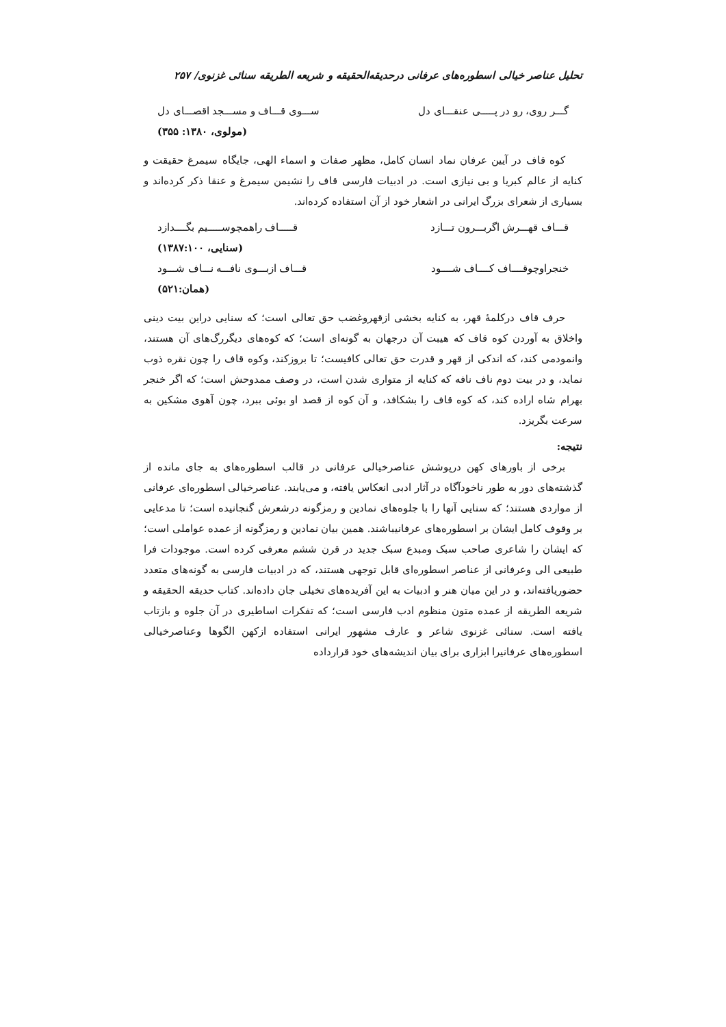تحلیل عناصر خیالی اسطوره‌های عرفانی درحدیقه‌الحقیقه و شریعه الطریقه سنائی غزنوی/ ۲۵۷
گـــر روی، رو در پـــــی عنقـــای دل ســـوی قـــاف و مســـجد اقصـــای دل
(مولوی، ۱۳۸۰: ۳۵۵)
کوه قاف در آیین عرفان نماد انسان کامل، مظهر صفات و اسماء الهی، جایگاه سیمرغ حقیقت و کنایه از عالم کبریا و بی نیازی است. در ادبیات فارسی قاف را نشیمن سیمرغ و عنقا ذکر کرده‌اند و بسیاری از شعرای بزرگ ایرانی در اشعار خود از آن استفاده کرده‌اند.
قـــاف قهـــرش اگربـــرون تـــازد قـــــاف راهمچوســـــیم بگــــدازد
(سنایی، ۱۳۸۷:۱۰۰)
خنجراوچوقــــاف کــــاف شــــود قـــاف ازبـــوی نافـــه نـــاف شـــود
(همان:۵۲۱)
حرف قاف درکلمهٔ قهر، به کنایه بخشی ازقهروغضب حق تعالی است؛ که سنایی دراین بیت دینی واخلاق به آوردن کوه قاف که هیبت آن درجهان به گونه‌ای است؛ که کوه‌های دیگررگ‌های آن هستند، وانمودمی کند، که اندکی از قهر و قدرت حق تعالی کافیست؛ تا بروزکند، وکوه قاف را چون نقره ذوب نماید، و در بیت دوم ناف نافه که کنایه از متواری شدن است، در وصف ممدوحش است؛ که اگر خنجر بهرام شاه اراده کند، که کوه قاف را بشکافد، و آن کوه از قصد او بوئی ببرد، چون آهوی مشکین به سرعت بگریزد.
نتیجه:
برخی از باورهای کهن درپوشش عناصرخیالی عرفانی در قالب اسطوره‌های به جای مانده از گذشته‌های دور به طور ناخودآگاه در آثار ادبی انعکاس یافته، و می‌یابند. عناصرخیالی اسطوره‌ای عرفانی از مواردی هستند؛ که سنایی آنها را با جلوه‌های نمادین و رمزگونه درشعرش گنجانیده است؛ تا مدعایی بر وقوف کامل ایشان بر اسطوره‌های عرفانیباشند. همین بیان نمادین و رمزگونه از عمده عواملی است؛ که ایشان را شاعری صاحب سبک ومبدع سبک جدید در قرن ششم معرفی کرده است. موجودات فرا طبیعی الی وعرفانی از عناصر اسطوره‌ای قابل توجهی هستند، که در ادبیات فارسی به گونه‌های متعدد حضوریافته‌اند، و در این میان هنر و ادبیات به این آفریده‌های تخیلی جان داده‌اند. کتاب حدیقه الحقیقه و شریعه الطریقه از عمده متون منظوم ادب فارسی است؛ که تفکرات اساطیری در آن جلوه و بازتاب یافته است. سنائی غزنوی شاعر و عارف مشهور ایرانی استفاده ازکهن الگوها وعناصرخیالی اسطوره‌های عرفانیرا ابزاری برای بیان اندیشه‌های خود قرارداده